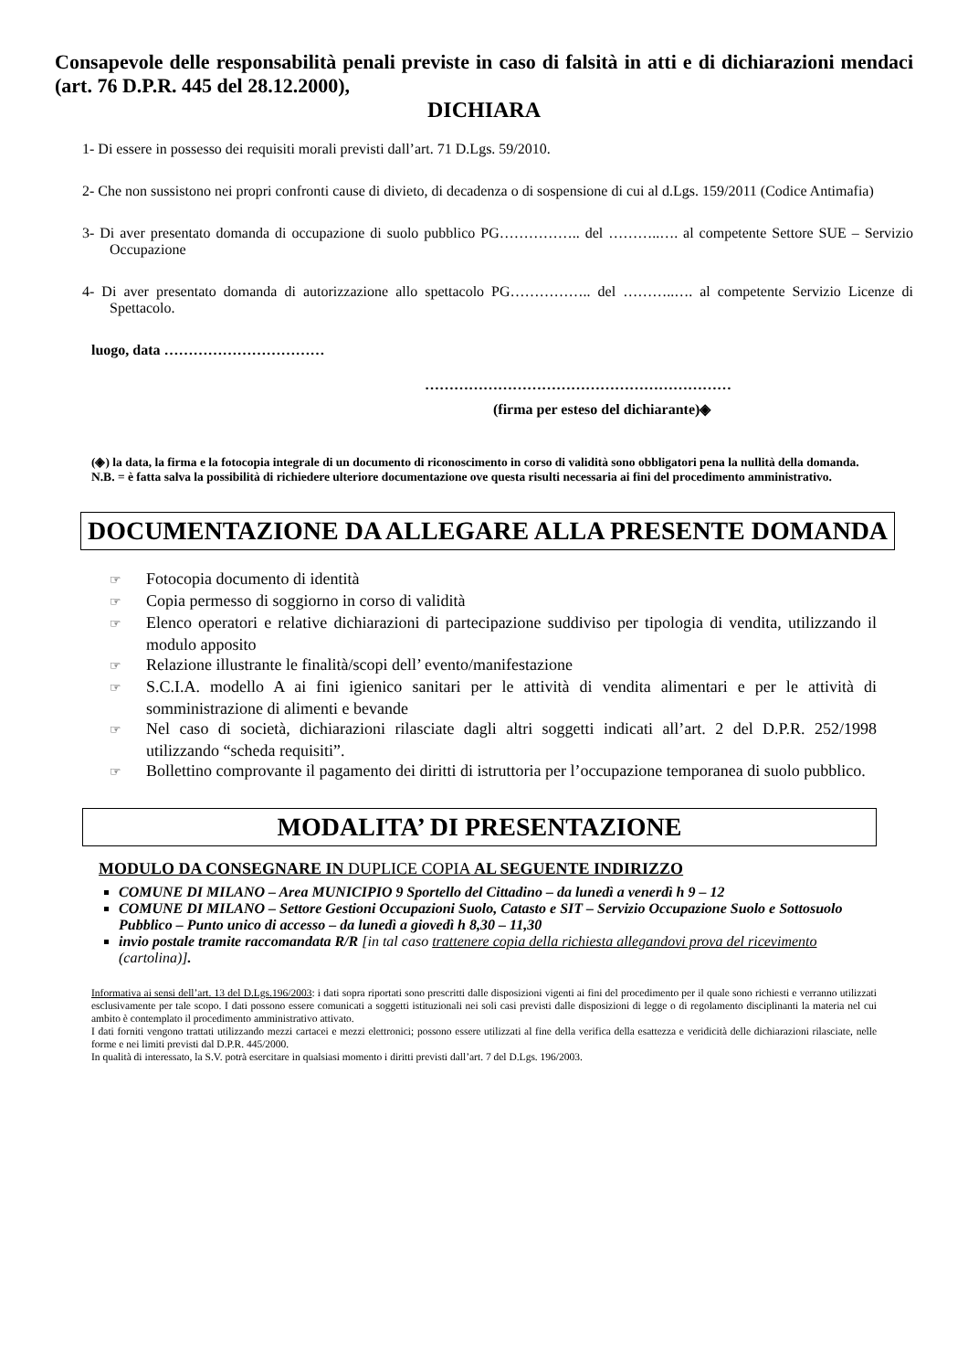Consapevole delle responsabilità penali previste in caso di falsità in atti e di dichiarazioni mendaci (art. 76 D.P.R. 445 del 28.12.2000),
DICHIARA
1- Di essere in possesso dei requisiti morali previsti dall’art. 71 D.Lgs. 59/2010.
2- Che non sussistono nei propri confronti cause di divieto, di decadenza o di sospensione di cui al d.Lgs. 159/2011 (Codice Antimafia)
3- Di aver presentato domanda di occupazione di suolo pubblico PG…………….. del ………..…. al competente Settore SUE – Servizio Occupazione
4- Di aver presentato domanda di autorizzazione allo spettacolo PG…………….. del ………..…. al competente Servizio Licenze di Spettacolo.
luogo, data ……………………………
………………………………………………………
(firma per esteso del dichiarante)◈
(◈) la data, la firma e la fotocopia integrale di un documento di riconoscimento in corso di validità sono obbligatori pena la nullità della domanda.
N.B. = è fatta salva la possibilità di richiedere ulteriore documentazione ove questa risulti necessaria ai fini del procedimento amministrativo.
DOCUMENTAZIONE DA ALLEGARE ALLA PRESENTE DOMANDA
☞ Fotocopia documento di identità
☞ Copia permesso di soggiorno in corso di validità
☞ Elenco operatori e relative dichiarazioni di partecipazione suddiviso per tipologia di vendita, utilizzando il modulo apposito
☞ Relazione illustrante le finalità/scopi dell’ evento/manifestazione
☞ S.C.I.A. modello A ai fini igienico sanitari per le attività di vendita alimentari e per le attività di somministrazione di alimenti e bevande
☞ Nel caso di società, dichiarazioni rilasciate dagli altri soggetti indicati all’art. 2 del D.P.R. 252/1998 utilizzando “scheda requisiti”.
☞ Bollettino comprovante il pagamento dei diritti di istruttoria per l’occupazione temporanea di suolo pubblico.
MODALITA’ DI PRESENTAZIONE
MODULO DA CONSEGNARE IN DUPLICE COPIA AL SEGUENTE INDIRIZZO
COMUNE DI MILANO – Area MUNICIPIO 9 Sportello del Cittadino – da lunedì a venerdì h 9 – 12
COMUNE DI MILANO – Settore Gestioni Occupazioni Suolo, Catasto e SIT – Servizio Occupazione Suolo e Sottosuolo Pubblico – Punto unico di accesso – da lunedì a giovedì h 8,30 – 11,30
invio postale tramite raccomandata R/R [in tal caso trattenere copia della richiesta allegandovi prova del ricevimento (cartolina)].
Informativa ai sensi dell’art. 13 del D.Lgs.196/2003: i dati sopra riportati sono prescritti dalle disposizioni vigenti ai fini del procedimento per il quale sono richiesti e verranno utilizzati esclusivamente per tale scopo. I dati possono essere comunicati a soggetti istituzionali nei soli casi previsti dalle disposizioni di legge o di regolamento disciplinanti la materia nel cui ambito è contemplato il procedimento amministrativo attivato.
I dati forniti vengono trattati utilizzando mezzi cartacei e mezzi elettronici; possono essere utilizzati al fine della verifica della esattezza e veridicità delle dichiarazioni rilasciate, nelle forme e nei limiti previsti dal D.P.R. 445/2000.
In qualità di interessato, la S.V. potrà esercitare in qualsiasi momento i diritti previsti dall’art. 7 del D.Lgs. 196/2003.